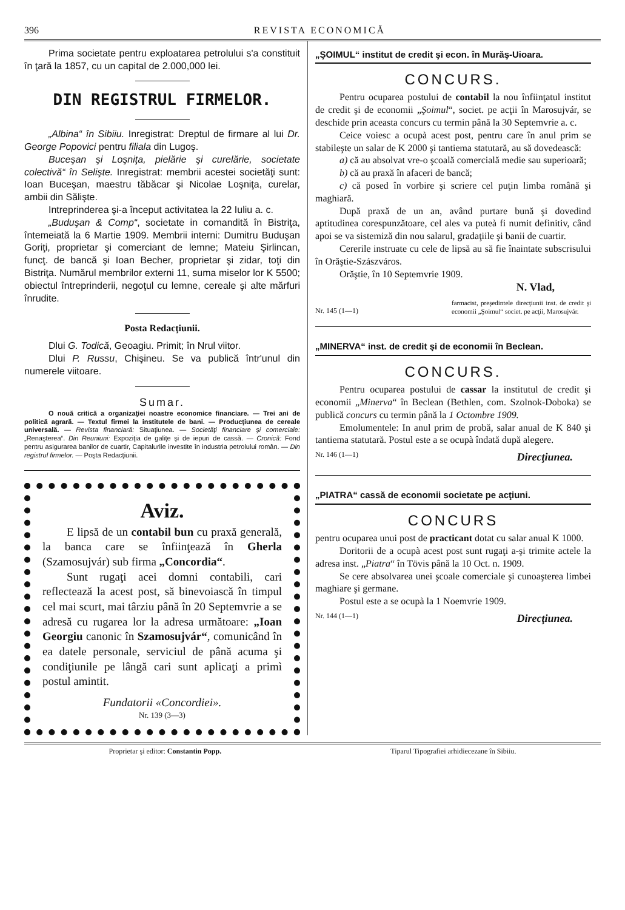396 REVISTA ECONOMICĂ
Prima societate pentru exploatarea petrolului s'a constituit în ţară la 1857, cu un capital de 2.000,000 lei.
DIN REGISTRUL FIRMELOR.
„Albina“ în Sibiiu. Inregistrat: Dreptul de firmare al lui Dr. George Popovici pentru filiala din Lugoş.
Buceşan şi Loşniţa, pielărie şi curelărie, societate colectivă“ în Selişte. Inregistrat: membrii acestei societăţi sunt: Ioan Buceşan, maestru tăbăcar şi Nicolae Loşniţa, curelar, ambii din Sălişte.
Intreprinderea şi-a început activitatea la 22 Iuliu a. c.
„Buduşan & Comp“, societate in comandită în Bistriţa, întemeiată la 6 Martie 1909. Membrii interni: Dumitru Buduşan Goriţi, proprietar şi comerciant de lemne; Mateiu Şirlincan, funcţ. de bancă şi Ioan Becher, proprietar şi zidar, toţi din Bistriţa. Numărul membrilor externi 11, suma miselor lor K 5500; obiectul întreprinderii, negoţul cu lemne, cereale şi alte mărfuri înrudite.
Posta Redacţiunii.
Dlui G. Todică, Geoagiu. Primit; în Nrul viitor.
Dlui P. Russu, Chişineu. Se va publică într'unul din numerele viitoare.
Sumar.
O nouă critică a organizaţiei noastre economice financiare. — Trei ani de politică agrară. — Textul firmei la institutele de bani. — Producţiunea de cereale universală. — Revista financiară: Situaţiunea. — Societăţi financiare şi comerciale: „Renaşterea“. Din Reuniuni: Expoziţia de galiţe şi de iepuri de cassă. — Cronică: Fond pentru asigurarea banilor de cuartir, Capitalurile investite în industria petrolului român. — Din registrul firmelor. — Poşta Redacţiunii.
Aviz.
E lipsă de un contabil bun cu praxă generală, la banca care se înfiinţează în Gherla (Szamosujvár) sub firma „Concordia“.
Sunt rugaţi acei domni contabili, cari reflectează la acest post, să binevoiască în timpul cel mai scurt, mai târziu până în 20 Septemvrie a se adresă cu rugarea lor la adresa următoare: „Ioan Georgiu canonic în Szamosujvár“, comunicând în ea datele personale, serviciul de până acuma şi condiţiunile pe lângă cari sunt aplicaţi a primì postul amintit.
Fundatorii «Concordiei».
Nr. 139 (3—3)
„ŞOIMUL“ institut de credit şi econ. în Murăş-Uioara.
CONCURS.
Pentru ocuparea postului de contabil la nou înfiinţatul institut de credit şi de economii „Şoimul“, societ. pe acţii în Marosujvár, se deschide prin aceasta concurs cu termin până la 30 Septemvrie a. c.
Ceice voiesc a ocupà acest post, pentru care în anul prim se stabileşte un salar de K 2000 şi tantiema statutară, au să dovedească:
a) că au absolvat vre-o şcoală comercială medie sau superioară;
b) că au praxă în afaceri de bancă;
c) că posed în vorbire şi scriere cel puţin limba română şi maghiară.
După praxă de un an, având purtare bună şi dovedind aptitudinea corespunzătoare, cel ales va puteà fi numit definitiv, când apoi se va sistemiză din nou salarul, gradaţiile şi banii de cuartir.
Cererile instruate cu cele de lipsă au să fie înaintate subscrisului în Orăştie-Szászváros.
Orăştie, în 10 Septemvrie 1909.
N. Vlad,
Nr. 145 (1—1) farmacist, preşedintele direcţiunii inst. de credit şi economii „Şoimul“ societ. pe acţii, Marosujvár.
„MINERVA“ inst. de credit şi de economii în Beclean.
CONCURS.
Pentru ocuparea postului de cassar la institutul de credit şi economii „Minerva“ în Beclean (Bethlen, com. Szolnok-Doboka) se publică concurs cu termin până la 1 Octombre 1909.
Emolumentele: In anul prim de probă, salar anual de K 840 şi tantiema statutară. Postul este a se ocupà îndată după alegere.
Nr. 146 (1—1) Direcţiunea.
„PIATRA“ cassă de economii societate pe acţiuni.
CONCURS
pentru ocuparea unui post de practicant dotat cu salar anual K 1000.
Doritorii de a ocupà acest post sunt rugaţi a-şi trimite actele la adresa inst. „Piatra“ în Tövis până la 10 Oct. n. 1909.
Se cere absolvarea unei şcoale comerciale şi cunoaşterea limbei maghiare şi germane.
Postul este a se ocupà la 1 Noemvrie 1909.
Nr. 144 (1—1) Direcţiunea.
Proprietar şi editor: Constantin Popp. Tiparul Tipografiei arhidiecezane în Sibiiu.